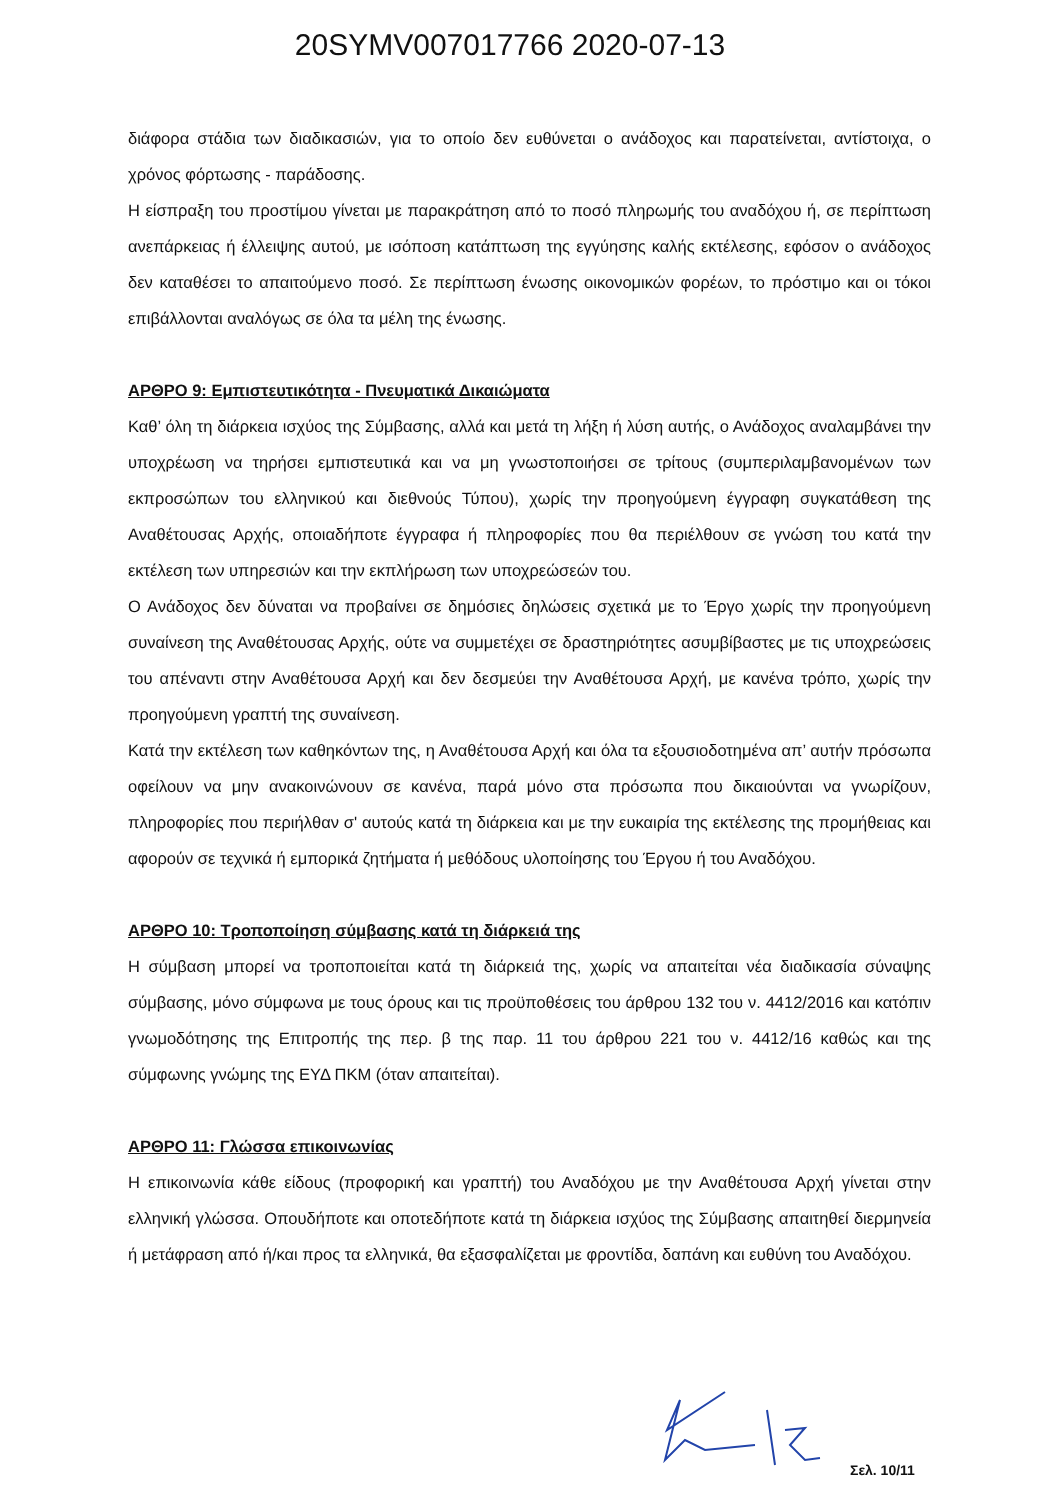20SYMV007017766 2020-07-13
διάφορα στάδια των διαδικασιών, για το οποίο δεν ευθύνεται ο ανάδοχος και παρατείνεται, αντίστοιχα, ο χρόνος φόρτωσης - παράδοσης.
Η είσπραξη του προστίμου γίνεται με παρακράτηση από το ποσό πληρωμής του αναδόχου ή, σε περίπτωση ανεπάρκειας ή έλλειψης αυτού, με ισόποση κατάπτωση της εγγύησης καλής εκτέλεσης, εφόσον ο ανάδοχος δεν καταθέσει το απαιτούμενο ποσό. Σε περίπτωση ένωσης οικονομικών φορέων, το πρόστιμο και οι τόκοι επιβάλλονται αναλόγως σε όλα τα μέλη της ένωσης.
ΑΡΘΡΟ 9: Εμπιστευτικότητα - Πνευματικά Δικαιώματα
Καθ’ όλη τη διάρκεια ισχύος της Σύμβασης, αλλά και μετά τη λήξη ή λύση αυτής, ο Ανάδοχος αναλαμβάνει την υποχρέωση να τηρήσει εμπιστευτικά και να μη γνωστοποιήσει σε τρίτους (συμπεριλαμβανομένων των εκπροσώπων του ελληνικού και διεθνούς Τύπου), χωρίς την προηγούμενη έγγραφη συγκατάθεση της Αναθέτουσας Αρχής, οποιαδήποτε έγγραφα ή πληροφορίες που θα περιέλθουν σε γνώση του κατά την εκτέλεση των υπηρεσιών και την εκπλήρωση των υποχρεώσεών του.
Ο Ανάδοχος δεν δύναται να προβαίνει σε δημόσιες δηλώσεις σχετικά με το Έργο χωρίς την προηγούμενη συναίνεση της Αναθέτουσας Αρχής, ούτε να συμμετέχει σε δραστηριότητες ασυμβίβαστες με τις υποχρεώσεις του απέναντι στην Αναθέτουσα Αρχή και δεν δεσμεύει την Αναθέτουσα Αρχή, με κανένα τρόπο, χωρίς την προηγούμενη γραπτή της συναίνεση.
Κατά την εκτέλεση των καθηκόντων της, η Αναθέτουσα Αρχή και όλα τα εξουσιοδοτημένα απ’ αυτήν πρόσωπα οφείλουν να μην ανακοινώνουν σε κανένα, παρά μόνο στα πρόσωπα που δικαιούνται να γνωρίζουν, πληροφορίες που περιήλθαν σ' αυτούς κατά τη διάρκεια και με την ευκαιρία της εκτέλεσης της προμήθειας και αφορούν σε τεχνικά ή εμπορικά ζητήματα ή μεθόδους υλοποίησης του Έργου ή του Αναδόχου.
ΑΡΘΡΟ 10: Τροποποίηση σύμβασης κατά τη διάρκειά της
Η σύμβαση μπορεί να τροποποιείται κατά τη διάρκειά της, χωρίς να απαιτείται νέα διαδικασία σύναψης σύμβασης, μόνο σύμφωνα με τους όρους και τις προϋποθέσεις του άρθρου 132 του ν. 4412/2016 και κατόπιν γνωμοδότησης της Επιτροπής της περ. β της παρ. 11 του άρθρου 221 του ν. 4412/16 καθώς και της σύμφωνης γνώμης της ΕΥΔ ΠΚΜ (όταν απαιτείται).
ΑΡΘΡΟ 11: Γλώσσα επικοινωνίας
Η επικοινωνία κάθε είδους (προφορική και γραπτή) του Αναδόχου με την Αναθέτουσα Αρχή γίνεται στην ελληνική γλώσσα. Οπουδήποτε και οποτεδήποτε κατά τη διάρκεια ισχύος της Σύμβασης απαιτηθεί διερμηνεία ή μετάφραση από ή/και προς τα ελληνικά, θα εξασφαλίζεται με φροντίδα, δαπάνη και ευθύνη του Αναδόχου.
Σελ. 10/11